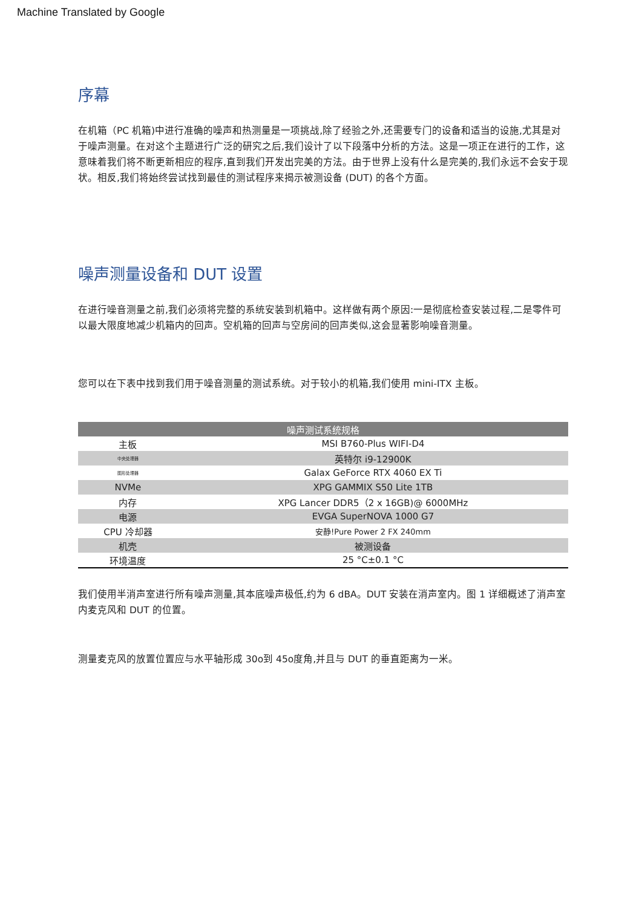Machine Translated by Google
序幕
在机箱（PC 机箱)中进行准确的噪声和热测量是一项挑战,除了经验之外,还需要专门的设备和适当的设施,尤其是对于噪声测量。在对这个主题进行广泛的研究之后,我们设计了以下段落中分析的方法。这是一项正在进行的工作，这意味着我们将不断更新相应的程序,直到我们开发出完美的方法。由于世界上没有什么是完美的,我们永远不会安于现状。相反,我们将始终尝试找到最佳的测试程序来揭示被测设备 (DUT) 的各个方面。
噪声测量设备和 DUT 设置
在进行噪音测量之前,我们必须将完整的系统安装到机箱中。这样做有两个原因:一是彻底检查安装过程,二是零件可以最大限度地减少机箱内的回声。空机箱的回声与空房间的回声类似,这会显著影响噪音测量。
您可以在下表中找到我们用于噪音测量的测试系统。对于较小的机箱,我们使用 mini-ITX 主板。
| 噪声测试系统规格 | |
| --- | --- |
| 主板 | MSI B760-Plus WIFI-D4 |
| 中央处理器 | 英特尔 i9-12900K |
| 图形处理器 | Galax GeForce RTX 4060 EX Ti |
| NVMe | XPG GAMMIX S50 Lite 1TB |
| 内存 | XPG Lancer DDR5（2 x 16GB)@ 6000MHz |
| 电源 | EVGA SuperNOVA 1000 G7 |
| CPU 冷却器 | 安静!Pure Power 2 FX 240mm |
| 机壳 | 被测设备 |
| 环境温度 | 25 °C±0.1 °C |
我们使用半消声室进行所有噪声测量,其本底噪声极低,约为 6 dBA。DUT 安装在消声室内。图 1 详细概述了消声室内麦克风和 DUT 的位置。
测量麦克风的放置位置应与水平轴形成 30o到 45o度角,并且与 DUT 的垂直距离为一米。